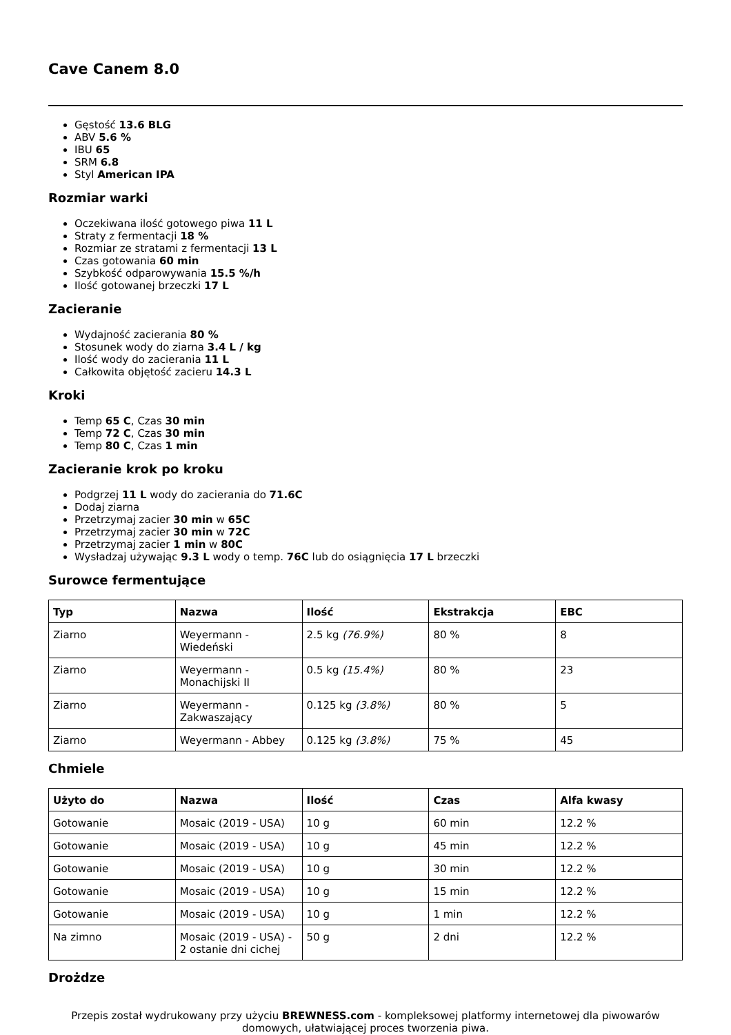Cave Canem 8.0
Gęstość 13.6 BLG
ABV 5.6 %
IBU 65
SRM 6.8
Styl American IPA
Rozmiar warki
Oczekiwana ilość gotowego piwa 11 L
Straty z fermentacji 18 %
Rozmiar ze stratami z fermentacji 13 L
Czas gotowania 60 min
Szybkość odparowywania 15.5 %/h
Ilość gotowanej brzeczki 17 L
Zacieranie
Wydajność zacierania 80 %
Stosunek wody do ziarna 3.4 L / kg
Ilość wody do zacierania 11 L
Całkowita objętość zacieru 14.3 L
Kroki
Temp 65 C, Czas 30 min
Temp 72 C, Czas 30 min
Temp 80 C, Czas 1 min
Zacieranie krok po kroku
Podgrzej 11 L wody do zacierania do 71.6C
Dodaj ziarna
Przetrzymaj zacier 30 min w 65C
Przetrzymaj zacier 30 min w 72C
Przetrzymaj zacier 1 min w 80C
Wysładzaj używając 9.3 L wody o temp. 76C lub do osiągnięcia 17 L brzeczki
Surowce fermentujące
| Typ | Nazwa | Ilość | Ekstrakcja | EBC |
| --- | --- | --- | --- | --- |
| Ziarno | Weyermann - Wiedeński | 2.5 kg (76.9%) | 80 % | 8 |
| Ziarno | Weyermann - Monachijski II | 0.5 kg (15.4%) | 80 % | 23 |
| Ziarno | Weyermann - Zakwaszający | 0.125 kg (3.8%) | 80 % | 5 |
| Ziarno | Weyermann - Abbey | 0.125 kg (3.8%) | 75 % | 45 |
Chmiele
| Użyto do | Nazwa | Ilość | Czas | Alfa kwasy |
| --- | --- | --- | --- | --- |
| Gotowanie | Mosaic (2019 - USA) | 10 g | 60 min | 12.2 % |
| Gotowanie | Mosaic (2019 - USA) | 10 g | 45 min | 12.2 % |
| Gotowanie | Mosaic (2019 - USA) | 10 g | 30 min | 12.2 % |
| Gotowanie | Mosaic (2019 - USA) | 10 g | 15 min | 12.2 % |
| Gotowanie | Mosaic (2019 - USA) | 10 g | 1 min | 12.2 % |
| Na zimno | Mosaic (2019 - USA) - 2 ostanie dni cichej | 50 g | 2 dni | 12.2 % |
Drożdze
Przepis został wydrukowany przy użyciu BREWNESS.com - kompleksowej platformy internetowej dla piwowarów domowych, ułatwiającej proces tworzenia piwa.